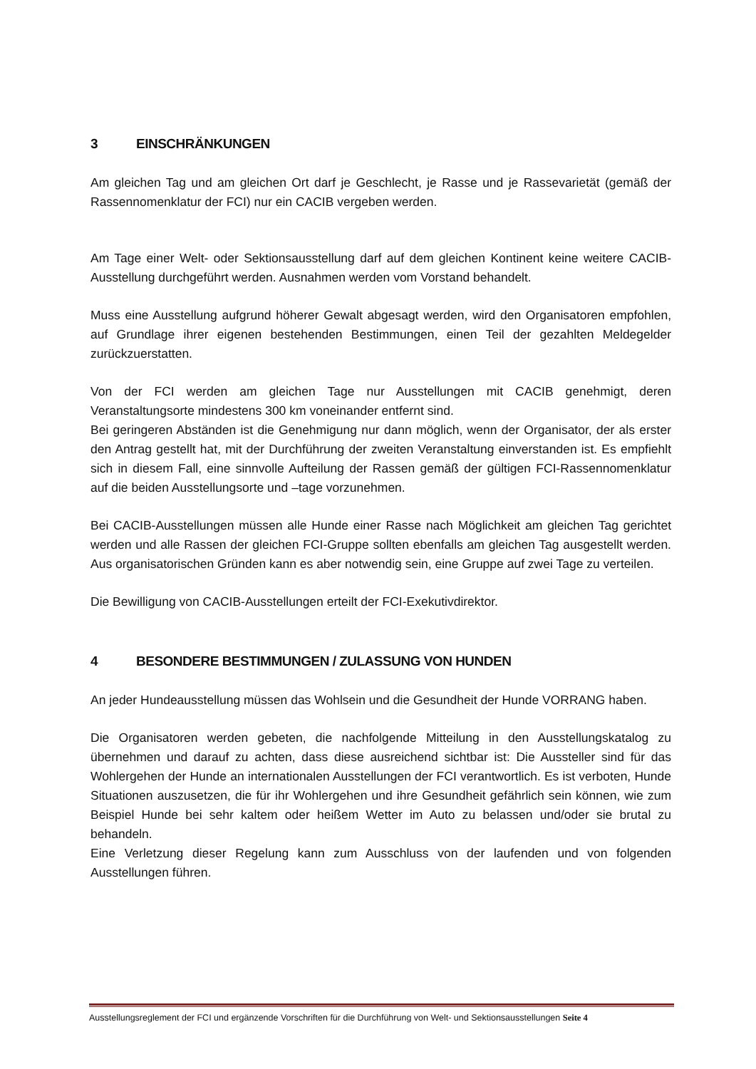3 EINSCHRÄNKUNGEN
Am gleichen Tag und am gleichen Ort darf je Geschlecht, je Rasse und je Rassevarietät (gemäß der Rassennomenklatur der FCI) nur ein CACIB vergeben werden.
Am Tage einer Welt- oder Sektionsausstellung darf auf dem gleichen Kontinent keine weitere CACIB-Ausstellung durchgeführt werden. Ausnahmen werden vom Vorstand behandelt.
Muss eine Ausstellung aufgrund höherer Gewalt abgesagt werden, wird den Organisatoren empfohlen, auf Grundlage ihrer eigenen bestehenden Bestimmungen, einen Teil der gezahlten Meldegelder zurückzuerstatten.
Von der FCI werden am gleichen Tage nur Ausstellungen mit CACIB genehmigt, deren Veranstaltungsorte mindestens 300 km voneinander entfernt sind.
Bei geringeren Abständen ist die Genehmigung nur dann möglich, wenn der Organisator, der als erster den Antrag gestellt hat, mit der Durchführung der zweiten Veranstaltung einverstanden ist. Es empfiehlt sich in diesem Fall, eine sinnvolle Aufteilung der Rassen gemäß der gültigen FCI-Rassennomenklatur auf die beiden Ausstellungsorte und –tage vorzunehmen.
Bei CACIB-Ausstellungen müssen alle Hunde einer Rasse nach Möglichkeit am gleichen Tag gerichtet werden und alle Rassen der gleichen FCI-Gruppe sollten ebenfalls am gleichen Tag ausgestellt werden. Aus organisatorischen Gründen kann es aber notwendig sein, eine Gruppe auf zwei Tage zu verteilen.
Die Bewilligung von CACIB-Ausstellungen erteilt der FCI-Exekutivdirektor.
4 BESONDERE BESTIMMUNGEN / ZULASSUNG VON HUNDEN
An jeder Hundeausstellung müssen das Wohlsein und die Gesundheit der Hunde VORRANG haben.
Die Organisatoren werden gebeten, die nachfolgende Mitteilung in den Ausstellungskatalog zu übernehmen und darauf zu achten, dass diese ausreichend sichtbar ist: Die Aussteller sind für das Wohlergehen der Hunde an internationalen Ausstellungen der FCI verantwortlich. Es ist verboten, Hunde Situationen auszusetzen, die für ihr Wohlergehen und ihre Gesundheit gefährlich sein können, wie zum Beispiel Hunde bei sehr kaltem oder heißem Wetter im Auto zu belassen und/oder sie brutal zu behandeln.
Eine Verletzung dieser Regelung kann zum Ausschluss von der laufenden und von folgenden Ausstellungen führen.
Ausstellungsreglement der FCI und ergänzende Vorschriften für die Durchführung von Welt- und Sektionsausstellungen Seite 4